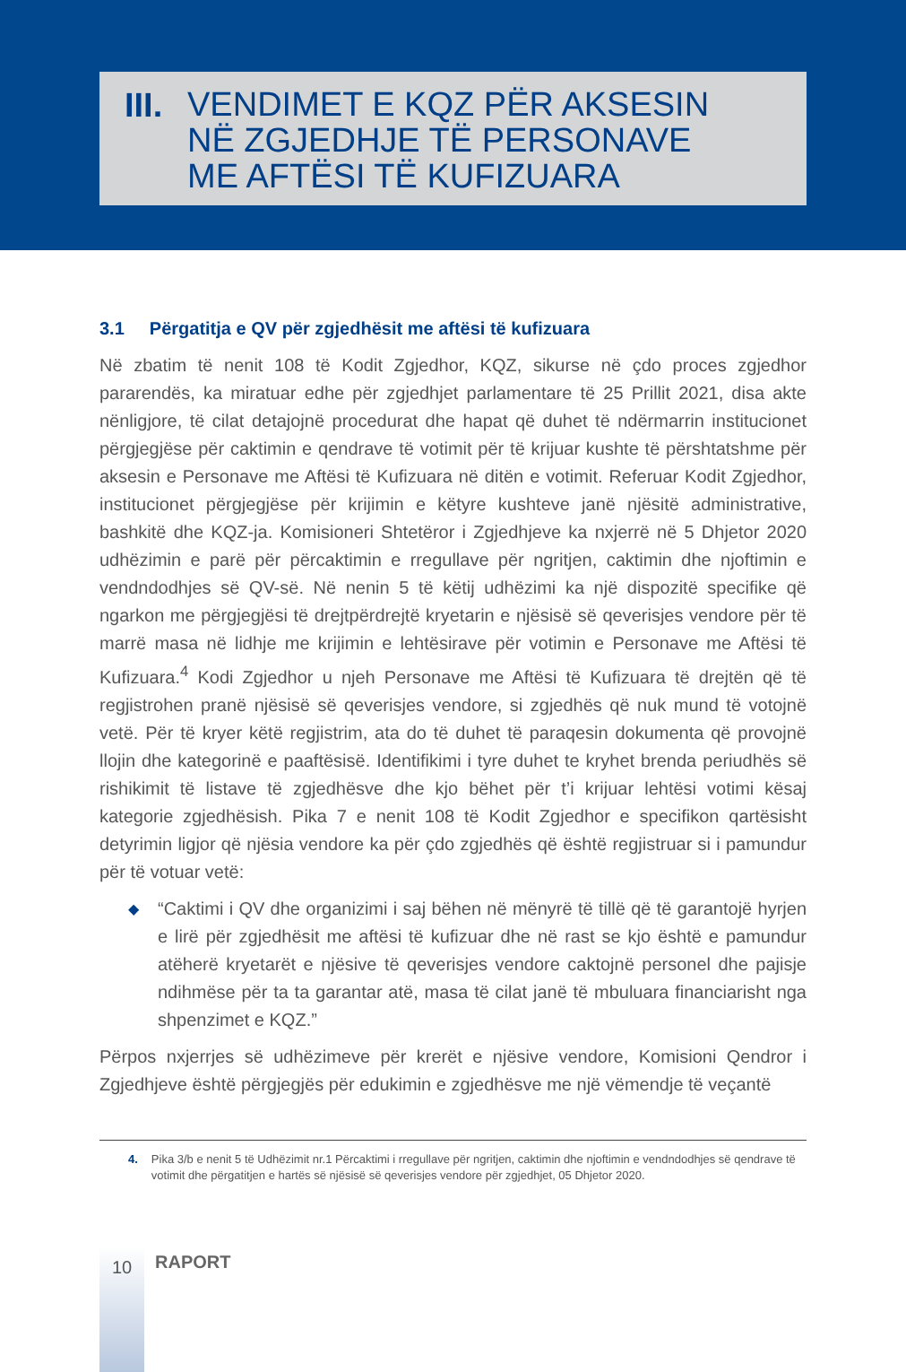III.
VENDIMET E KQZ PËR AKSESIN
NË ZGJEDHJE TË PERSONAVE
ME AFTËSI TË KUFIZUARA
3.1 Përgatitja e QV për zgjedhësit me aftësi të kufizuara
Në zbatim të nenit 108 të Kodit Zgjedhor, KQZ, sikurse në çdo proces zgjedhor pararendës, ka miratuar edhe për zgjedhjet parlamentare të 25 Prillit 2021, disa akte nënligjore, të cilat detajojnë procedurat dhe hapat që duhet të ndërmarrin institucionet përgjegjëse për caktimin e qendrave të votimit për të krijuar kushte të përshtatshme për aksesin e Personave me Aftësi të Kufizuara në ditën e votimit. Referuar Kodit Zgjedhor, institucionet përgjegjëse për krijimin e këtyre kushteve janë njësitë administrative, bashkitë dhe KQZ-ja. Komisioneri Shtetëror i Zgjedhjeve ka nxjerrë në 5 Dhjetor 2020 udhëzimin e parë për përcaktimin e rregullave për ngritjen, caktimin dhe njoftimin e vendndodhjes së QV-së. Në nenin 5 të këtij udhëzimi ka një dispozitë specifike që ngarkon me përgjegjësi të drejtpërdrejtë kryetarin e njësisë së qeverisjes vendore për të marrë masa në lidhje me krijimin e lehtësirave për votimin e Personave me Aftësi të Kufizuara.<sup>4</sup> Kodi Zgjedhor u njeh Personave me Aftësi të Kufizuara të drejtën që të regjistrohen pranë njësisë së qeverisjes vendore, si zgjedhës që nuk mund të votojnë vetë. Për të kryer këtë regjistrim, ata do të duhet të paraqesin dokumenta që provojnë llojin dhe kategorinë e paaftësisë. Identifikimi i tyre duhet te kryhet brenda periudhës së rishikimit të listave të zgjedhësve dhe kjo bëhet për t’i krijuar lehtësi votimi kësaj kategorie zgjedhësish. Pika 7 e nenit 108 të Kodit Zgjedhor e specifikon qartësisht detyrimin ligjor që njësia vendore ka për çdo zgjedhës që është regjistruar si i pamundur për të votuar vetë:
◆ “Caktimi i QV dhe organizimi i saj bëhen në mënyrë të tillë që të garantojë hyrjen e lirë për zgjedhësit me aftësi të kufizuar dhe në rast se kjo është e pamundur atëherë kryetarët e njësive të qeverisjes vendore caktojnë personel dhe pajisje ndihmëse për ta ta garantar atë, masa të cilat janë të mbuluara financiarisht nga shpenzimet e KQZ.”
Përpos nxjerrjes së udhëzimeve për krerët e njësive vendore, Komisioni Qendror i Zgjedhjeve është përgjegjës për edukimin e zgjedhësve me një vëmendje të veçantë
4. Pika 3/b e nenit 5 të Udhëzimit nr.1 Përcaktimi i rregullave për ngritjen, caktimin dhe njoftimin e vendndodhjes së qendrave të votimit dhe përgatitjen e hartës së njësisë së qeverisjes vendore për zgjedhjet, 05 Dhjetor 2020.
10
RAPORT